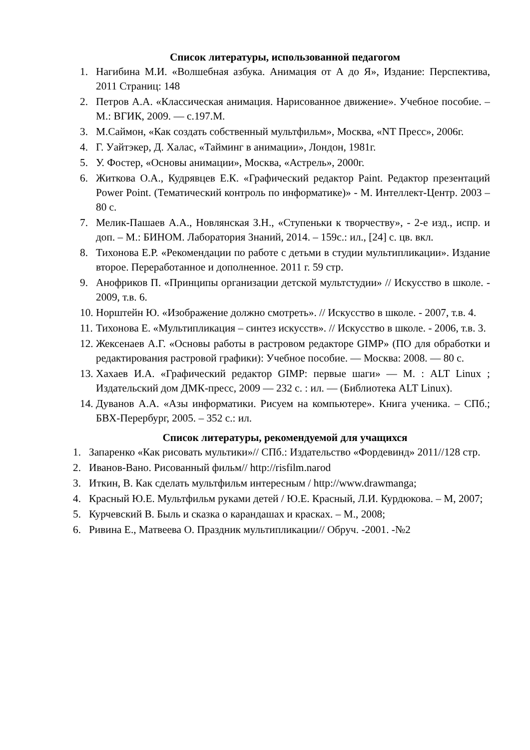Список литературы, использованной педагогом
1. Нагибина М.И. «Волшебная азбука. Анимация от А до Я», Издание: Перспектива, 2011 Страниц: 148
2. Петров А.А. «Классическая анимация. Нарисованное движение». Учебное пособие. – М.: ВГИК, 2009. — с.197.М.
3. М.Саймон, «Как создать собственный мультфильм», Москва, «NT Пресс», 2006г.
4. Г. Уайтэкер, Д. Халас, «Тайминг в анимации», Лондон, 1981г.
5. У. Фостер, «Основы анимации», Москва, «Астрель», 2000г.
6. Житкова О.А., Кудрявцев Е.К. «Графический редактор Paint. Редактор презентаций Power Point. (Тематический контроль по информатике)» - М. Интеллект-Центр. 2003 – 80 с.
7. Мелик-Пашаев А.А., Новлянская З.Н., «Ступеньки к творчеству», - 2-е изд., испр. и доп. – М.: БИНОМ. Лаборатория Знаний, 2014. – 159с.: ил., [24] с. цв. вкл.
8. Тихонова Е.Р. «Рекомендации по работе с детьми в студии мультипликации». Издание второе. Переработанное и дополненное. 2011 г. 59 стр.
9. Анофриков П. «Принципы организации детской мультстудии» // Искусство в школе. - 2009, т.в. 6.
10. Норштейн Ю. «Изображение должно смотреть». // Искусство в школе. - 2007, т.в. 4.
11. Тихонова Е. «Мультипликация – синтез искусств». // Искусство в школе. - 2006, т.в. 3.
12. Жексенаев А.Г. «Основы работы в растровом редакторе GIMP» (ПО для обработки и редактирования растровой графики): Учебное пособие. — Москва: 2008. — 80 с.
13. Хахаев И.А. «Графический редактор GIMP: первые шаги» — М. : ALT Linux ; Издательский дом ДМК-пресс, 2009 — 232 с. : ил. — (Библиотека ALT Linux).
14. Дуванов А.А. «Азы информатики. Рисуем на компьютере». Книга ученика. – СПб.; БВХ-Перербург, 2005. – 352 с.: ил.
Список литературы, рекомендуемой для учащихся
1. Запаренко «Как рисовать мультики»// СПб.: Издательство «Фордевинд» 2011//128 стр.
2. Иванов-Вано. Рисованный фильм// http://risfilm.narod
3. Иткин, В. Как сделать мультфильм интересным / http://www.drawmanga;
4. Красный Ю.Е. Мультфильм руками детей / Ю.Е. Красный, Л.И. Курдюкова. – М, 2007;
5. Курчевский В. Быль и сказка о карандашах и красках. – М., 2008;
6. Ривина Е., Матвеева О. Праздник мультипликации// Обруч. -2001. -№2